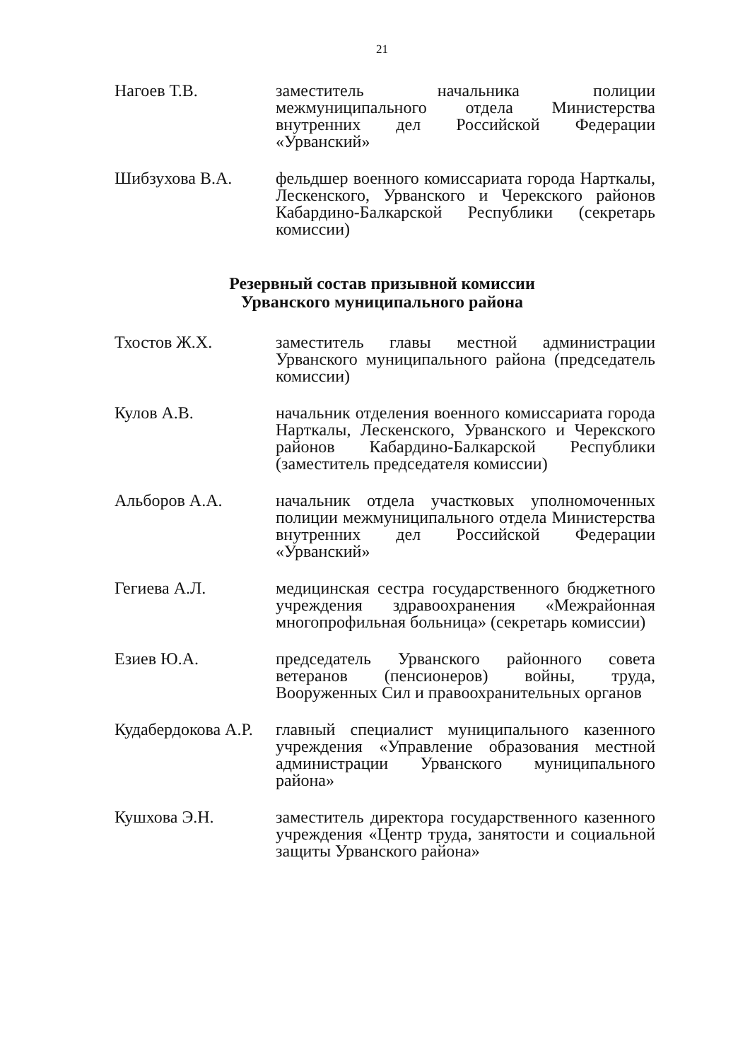21
Нагоев Т.В. заместитель начальника полиции межмуниципального отдела Министерства внутренних дел Российской Федерации «Урванский»
Шибзухова В.А. фельдшер военного комиссариата города Нарткалы, Лескенского, Урванского и Черекского районов Кабардино-Балкарской Республики (секретарь комиссии)
Резервный состав призывной комиссии
Урванского муниципального района
Тхостов Ж.Х. заместитель главы местной администрации Урванского муниципального района (председатель комиссии)
Кулов А.В. начальник отделения военного комиссариата города Нарткалы, Лескенского, Урванского и Черекского районов Кабардино-Балкарской Республики (заместитель председателя комиссии)
Альборов А.А. начальник отдела участковых уполномоченных полиции межмуниципального отдела Министерства внутренних дел Российской Федерации «Урванский»
Гегиева А.Л. медицинская сестра государственного бюджетного учреждения здравоохранения «Межрайонная многопрофильная больница» (секретарь комиссии)
Езиев Ю.А. председатель Урванского районного совета ветеранов (пенсионеров) войны, труда, Вооруженных Сил и правоохранительных органов
Кудабердокова А.Р.
главный специалист муниципального казенного учреждения «Управление образования местной администрации Урванского муниципального района»
Кушхова Э.Н. заместитель директора государственного казенного учреждения «Центр труда, занятости и социальной защиты Урванского района»